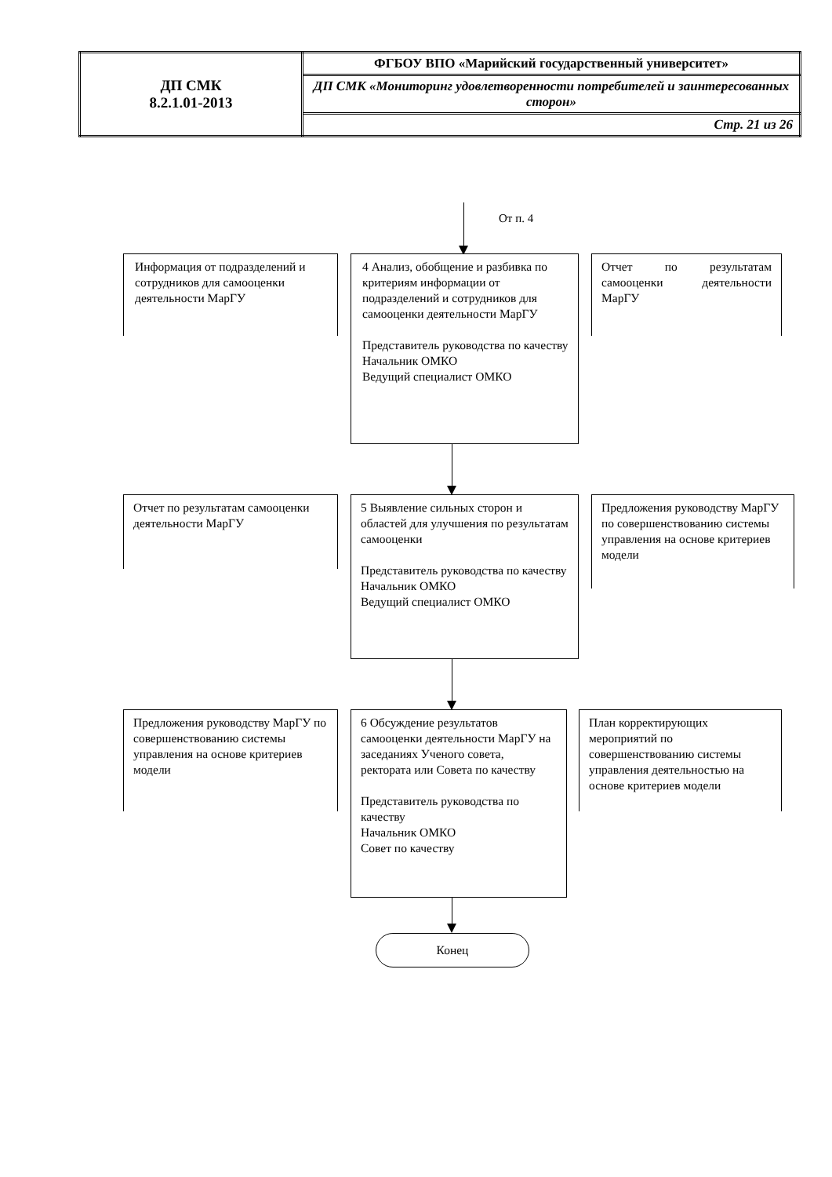| ДП СМК 8.2.1.01-2013 | ФГБОУ ВПО «Марийский государственный университет» |
| | ДП СМК «Мониторинг удовлетворенности потребителей и заинтересованных сторон» |
| | Стр. 21 из 26 |
От п. 4
Информация от подразделений и сотрудников для самооценки деятельности МарГУ
4 Анализ, обобщение и разбивка по критериям информации от подразделений и сотрудников для самооценки деятельности МарГУ
Представитель руководства по качеству
Начальник ОМКО
Ведущий специалист ОМКО
Отчет по результатам самооценки деятельности МарГУ
Отчет по результатам самооценки деятельности МарГУ
5 Выявление сильных сторон и областей для улучшения по результатам самооценки
Представитель руководства по качеству
Начальник ОМКО
Ведущий специалист ОМКО
Предложения руководству МарГУ по совершенствованию системы управления на основе критериев модели
Предложения руководству МарГУ по совершенствованию системы управления на основе критериев модели
6 Обсуждение результатов самооценки деятельности МарГУ на заседаниях Ученого совета, ректората или Совета по качеству
Представитель руководства по качеству
Начальник ОМКО
Совет по качеству
План корректирующих мероприятий по совершенствованию системы управления деятельностью на основе критериев модели
Конец